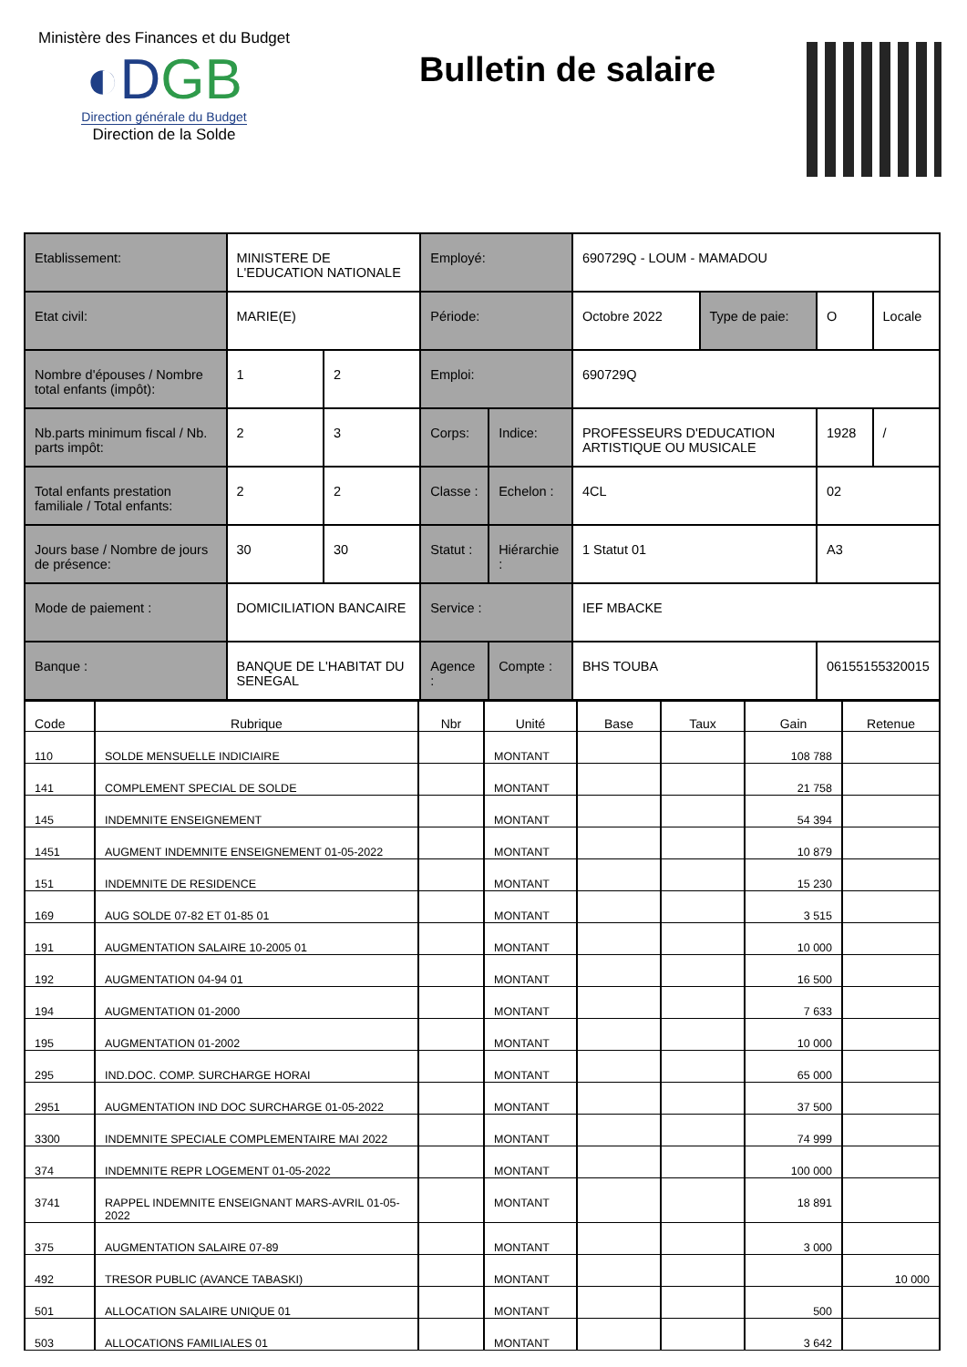Ministère des Finances et du Budget
◐DGB
Direction générale du Budget
Direction de la Solde
Bulletin de salaire
| Etablissement: | MINISTERE DE L'EDUCATION NATIONALE | | Employé: | | 690729Q - LOUM - MAMADOU | | | |
| Etat civil: | MARIE(E) | | Période: | | Octobre 2022 | Type de paie: | O | Locale |
| Nombre d'épouses / Nombre total enfants (impôt): | 1 | 2 | Emploi: | | 690729Q | | | |
| Nb.parts minimum fiscal / Nb. parts impôt: | 2 | 3 | Corps: | Indice: | PROFESSEURS D'EDUCATION ARTISTIQUE OU MUSICALE | | 1928 | / |
| Total enfants prestation familiale / Total enfants: | 2 | 2 | Classe : | Echelon : | 4CL | | 02 | |
| Jours base / Nombre de jours de présence: | 30 | 30 | Statut : | Hiérarchie : | 1 Statut 01 | | A3 | |
| Mode de paiement : | DOMICILIATION BANCAIRE | | Service : | | IEF MBACKE | | | |
| Banque : | BANQUE DE L'HABITAT DU SENEGAL | | Agence : | Compte : | BHS TOUBA | | 06155155320015 | |
| Code | Rubrique | Nbr | Unité | Base | Taux | Gain | Retenue |
| --- | --- | --- | --- | --- | --- | --- | --- |
| 110 | SOLDE MENSUELLE INDICIAIRE | | MONTANT | | | 108 788 | |
| 141 | COMPLEMENT SPECIAL DE SOLDE | | MONTANT | | | 21 758 | |
| 145 | INDEMNITE ENSEIGNEMENT | | MONTANT | | | 54 394 | |
| 1451 | AUGMENT INDEMNITE ENSEIGNEMENT 01-05-2022 | | MONTANT | | | 10 879 | |
| 151 | INDEMNITE DE RESIDENCE | | MONTANT | | | 15 230 | |
| 169 | AUG SOLDE 07-82 ET 01-85 01 | | MONTANT | | | 3 515 | |
| 191 | AUGMENTATION SALAIRE 10-2005 01 | | MONTANT | | | 10 000 | |
| 192 | AUGMENTATION 04-94 01 | | MONTANT | | | 16 500 | |
| 194 | AUGMENTATION 01-2000 | | MONTANT | | | 7 633 | |
| 195 | AUGMENTATION 01-2002 | | MONTANT | | | 10 000 | |
| 295 | IND.DOC. COMP. SURCHARGE HORAI | | MONTANT | | | 65 000 | |
| 2951 | AUGMENTATION IND DOC SURCHARGE 01-05-2022 | | MONTANT | | | 37 500 | |
| 3300 | INDEMNITE SPECIALE COMPLEMENTAIRE MAI 2022 | | MONTANT | | | 74 999 | |
| 374 | INDEMNITE REPR LOGEMENT 01-05-2022 | | MONTANT | | | 100 000 | |
| 3741 | RAPPEL INDEMNITE ENSEIGNANT MARS-AVRIL 01-05-2022 | | MONTANT | | | 18 891 | |
| 375 | AUGMENTATION SALAIRE 07-89 | | MONTANT | | | 3 000 | |
| 492 | TRESOR PUBLIC (AVANCE TABASKI) | | MONTANT | | | | 10 000 |
| 501 | ALLOCATION SALAIRE UNIQUE 01 | | MONTANT | | | 500 | |
| 503 | ALLOCATIONS FAMILIALES 01 | | MONTANT | | | 3 642 | |